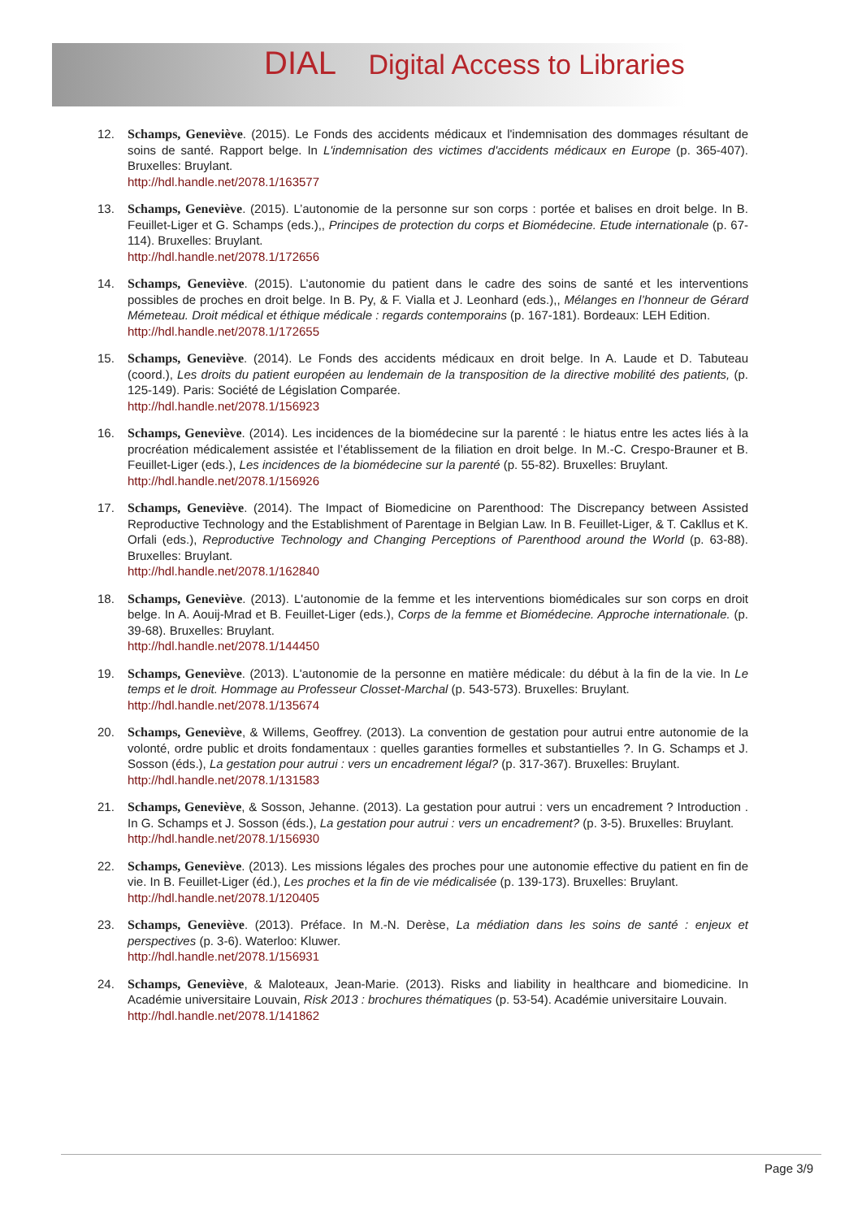DIAL Digital Access to Libraries
12. Schamps, Geneviève. (2015). Le Fonds des accidents médicaux et l'indemnisation des dommages résultant de soins de santé. Rapport belge. In L'indemnisation des victimes d'accidents médicaux en Europe (p. 365-407). Bruxelles: Bruylant.
http://hdl.handle.net/2078.1/163577
13. Schamps, Geneviève. (2015). L’autonomie de la personne sur son corps : portée et balises en droit belge. In B. Feuillet-Liger et G. Schamps (eds.),, Principes de protection du corps et Biomédecine. Etude internationale (p. 67-114). Bruxelles: Bruylant.
http://hdl.handle.net/2078.1/172656
14. Schamps, Geneviève. (2015). L’autonomie du patient dans le cadre des soins de santé et les interventions possibles de proches en droit belge. In B. Py, & F. Vialla et J. Leonhard (eds.),, Mélanges en l’honneur de Gérard Mémeteau. Droit médical et éthique médicale : regards contemporains (p. 167-181). Bordeaux: LEH Edition.
http://hdl.handle.net/2078.1/172655
15. Schamps, Geneviève. (2014). Le Fonds des accidents médicaux en droit belge. In A. Laude et D. Tabuteau (coord.), Les droits du patient européen au lendemain de la transposition de la directive mobilité des patients, (p. 125-149). Paris: Société de Législation Comparée.
http://hdl.handle.net/2078.1/156923
16. Schamps, Geneviève. (2014). Les incidences de la biomédecine sur la parenté : le hiatus entre les actes liés à la procréation médicalement assistée et l’établissement de la filiation en droit belge. In M.-C. Crespo-Brauner et B. Feuillet-Liger (eds.), Les incidences de la biomédecine sur la parenté (p. 55-82). Bruxelles: Bruylant.
http://hdl.handle.net/2078.1/156926
17. Schamps, Geneviève. (2014). The Impact of Biomedicine on Parenthood: The Discrepancy between Assisted Reproductive Technology and the Establishment of Parentage in Belgian Law. In B. Feuillet-Liger, & T. Cakllus et K. Orfali (eds.), Reproductive Technology and Changing Perceptions of Parenthood around the World (p. 63-88). Bruxelles: Bruylant.
http://hdl.handle.net/2078.1/162840
18. Schamps, Geneviève. (2013). L'autonomie de la femme et les interventions biomédicales sur son corps en droit belge. In A. Aouij-Mrad et B. Feuillet-Liger (eds.), Corps de la femme et Biomédecine. Approche internationale. (p. 39-68). Bruxelles: Bruylant.
http://hdl.handle.net/2078.1/144450
19. Schamps, Geneviève. (2013). L'autonomie de la personne en matière médicale: du début à la fin de la vie. In Le temps et le droit. Hommage au Professeur Closset-Marchal (p. 543-573). Bruxelles: Bruylant.
http://hdl.handle.net/2078.1/135674
20. Schamps, Geneviève, & Willems, Geoffrey. (2013). La convention de gestation pour autrui entre autonomie de la volonté, ordre public et droits fondamentaux : quelles garanties formelles et substantielles ?. In G. Schamps et J. Sosson (éds.), La gestation pour autrui : vers un encadrement légal? (p. 317-367). Bruxelles: Bruylant.
http://hdl.handle.net/2078.1/131583
21. Schamps, Geneviève, & Sosson, Jehanne. (2013). La gestation pour autrui : vers un encadrement ? Introduction . In G. Schamps et J. Sosson (éds.), La gestation pour autrui : vers un encadrement? (p. 3-5). Bruxelles: Bruylant.
http://hdl.handle.net/2078.1/156930
22. Schamps, Geneviève. (2013). Les missions légales des proches pour une autonomie effective du patient en fin de vie. In B. Feuillet-Liger (éd.), Les proches et la fin de vie médicalisée (p. 139-173). Bruxelles: Bruylant.
http://hdl.handle.net/2078.1/120405
23. Schamps, Geneviève. (2013). Préface. In M.-N. Derèse, La médiation dans les soins de santé : enjeux et perspectives (p. 3-6). Waterloo: Kluwer.
http://hdl.handle.net/2078.1/156931
24. Schamps, Geneviève, & Maloteaux, Jean-Marie. (2013). Risks and liability in healthcare and biomedicine. In Académie universitaire Louvain, Risk 2013 : brochures thématiques (p. 53-54). Académie universitaire Louvain.
http://hdl.handle.net/2078.1/141862
Page 3/9